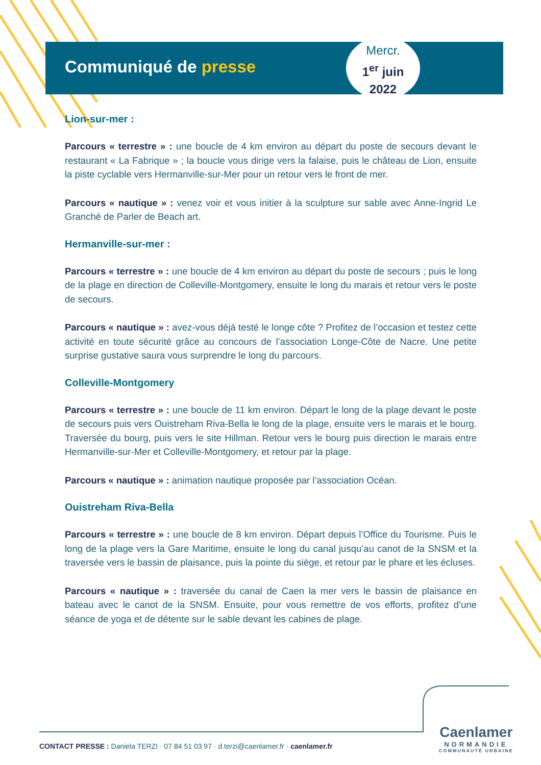Communiqué de presse
Mercr.
1<sup>er</sup> juin
2022
Lion-sur-mer :
Parcours « terrestre » : une boucle de 4 km environ au départ du poste de secours devant le restaurant « La Fabrique » ; la boucle vous dirige vers la falaise, puis le château de Lion, ensuite la piste cyclable vers Hermanville-sur-Mer pour un retour vers le front de mer.
Parcours « nautique » : venez voir et vous initier à la sculpture sur sable avec Anne-Ingrid Le Granché de Parler de Beach art.
Hermanville-sur-mer :
Parcours « terrestre » : une boucle de 4 km environ au départ du poste de secours ; puis le long de la plage en direction de Colleville-Montgomery, ensuite le long du marais et retour vers le poste de secours.
Parcours « nautique » : avez-vous déjà testé le longe côte ? Profitez de l’occasion et testez cette activité en toute sécurité grâce au concours de l’association Longe-Côte de Nacre. Une petite surprise gustative saura vous surprendre le long du parcours.
Colleville-Montgomery
Parcours « terrestre » : une boucle de 11 km environ. Départ le long de la plage devant le poste de secours puis vers Ouistreham Riva-Bella le long de la plage, ensuite vers le marais et le bourg. Traversée du bourg, puis vers le site Hillman. Retour vers le bourg puis direction le marais entre Hermanville-sur-Mer et Colleville-Montgomery, et retour par la plage.
Parcours « nautique » : animation nautique proposée par l’association Océan.
Ouistreham Riva-Bella
Parcours « terrestre » : une boucle de 8 km environ. Départ depuis l’Office du Tourisme. Puis le long de la plage vers la Gare Maritime, ensuite le long du canal jusqu’au canot de la SNSM et la traversée vers le bassin de plaisance, puis la pointe du siège, et retour par le phare et les écluses.
Parcours « nautique » : traversée du canal de Caen la mer vers le bassin de plaisance en bateau avec le canot de la SNSM. Ensuite, pour vous remettre de vos efforts, profitez d’une séance de yoga et de détente sur le sable devant les cabines de plage.
Caenlamer
NORMANDIE
COMMUNAUTÉ URBAINE
CONTACT PRESSE : Daniela TERZI · 07 84 51 03 97 · d.terzi@caenlamer.fr · caenlamer.fr